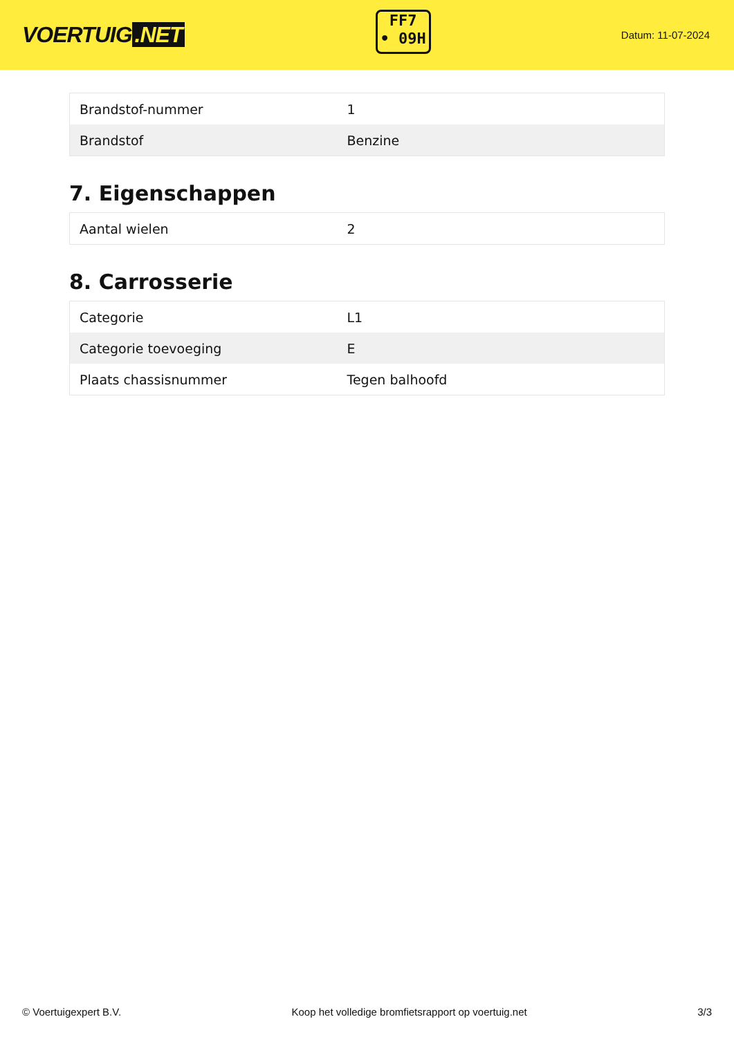VOERTUIG.NET
FF7
• 09H
Datum: 11-07-2024
| Brandstof-nummer | 1 |
| Brandstof | Benzine |
7. Eigenschappen
| Aantal wielen | 2 |
8. Carrosserie
| Categorie | L1 |
| Categorie toevoeging | E |
| Plaats chassisnummer | Tegen balhoofd |
© Voertuigexpert B.V. Koop het volledige bromfietsrapport op voertuig.net 3/3